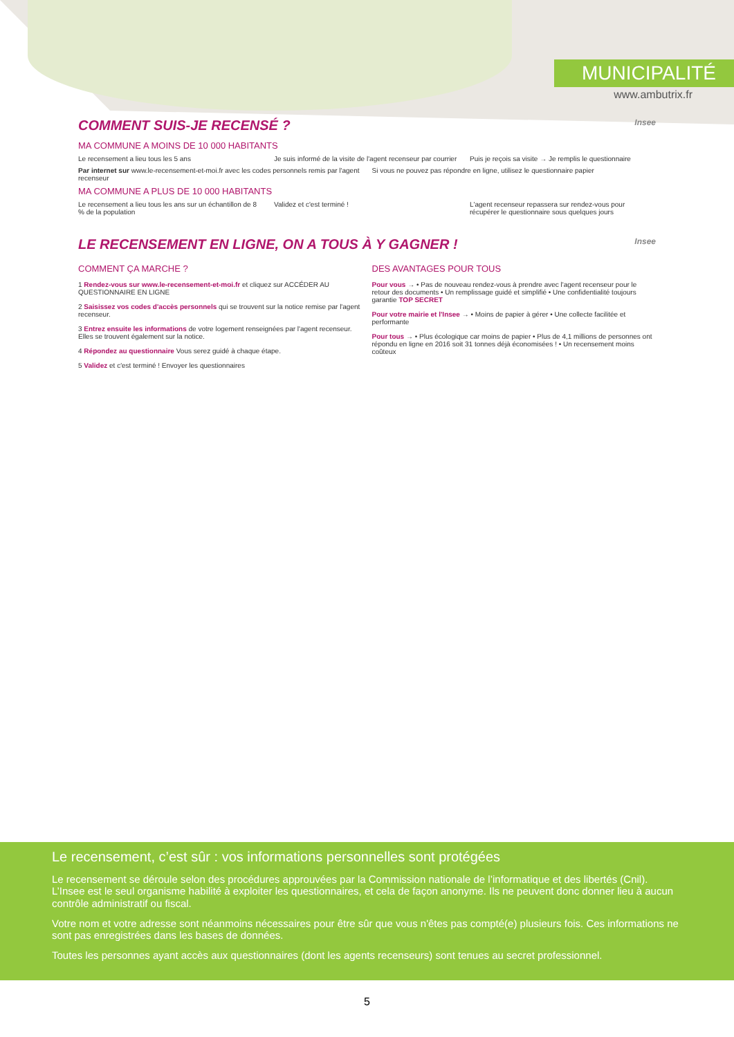MUNICIPALITÉ
www.ambutrix.fr
COMMENT SUIS-JE RECENSÉ ? Insee
MA COMMUNE A MOINS DE 10 000 HABITANTS
Le recensement a lieu tous les 5 ans
Je suis informé de la visite de l'agent recenseur par courrier
Puis je reçois sa visite → Je remplis le questionnaire
Par internet sur www.le-recensement-et-moi.fr avec les codes personnels remis par l'agent recenseur
Si vous ne pouvez pas répondre en ligne, utilisez le questionnaire papier
MA COMMUNE A PLUS DE 10 000 HABITANTS
Le recensement a lieu tous les ans sur un échantillon de 8 % de la population
Validez et c'est terminé ! L'agent recenseur repassera sur rendez-vous pour récupérer le questionnaire sous quelques jours
LE RECENSEMENT EN LIGNE, ON A TOUS À Y GAGNER ! Insee
COMMENT ÇA MARCHE ?
1 Rendez-vous sur www.le-recensement-et-moi.fr et cliquez sur ACCÉDER AU QUESTIONNAIRE EN LIGNE
2 Saisissez vos codes d'accès personnels qui se trouvent sur la notice remise par l'agent recenseur.
3 Entrez ensuite les informations de votre logement renseignées par l'agent recenseur. Elles se trouvent également sur la notice.
4 Répondez au questionnaire Vous serez guidé à chaque étape.
5 Validez et c'est terminé ! Envoyer les questionnaires
DES AVANTAGES POUR TOUS
Pour vous → • Pas de nouveau rendez-vous à prendre avec l'agent recenseur pour le retour des documents • Un remplissage guidé et simplifié • Une confidentialité toujours garantie TOP SECRET
Pour votre mairie et l'Insee → • Moins de papier à gérer • Une collecte facilitée et performante
Pour tous → • Plus écologique car moins de papier • Plus de 4,1 millions de personnes ont répondu en ligne en 2016 soit 31 tonnes déjà économisées ! • Un recensement moins coûteux
Le recensement, c’est sûr : vos informations personnelles sont protégées
Le recensement se déroule selon des procédures approuvées par la Commission nationale de l’informatique et des libertés (Cnil). L’Insee est le seul organisme habilité à exploiter les questionnaires, et cela de façon anonyme. Ils ne peuvent donc donner lieu à aucun contrôle administratif ou fiscal.
Votre nom et votre adresse sont néanmoins nécessaires pour être sûr que vous n'êtes pas compté(e) plusieurs fois. Ces informations ne sont pas enregistrées dans les bases de données.
Toutes les personnes ayant accès aux questionnaires (dont les agents recenseurs) sont tenues au secret professionnel.
5